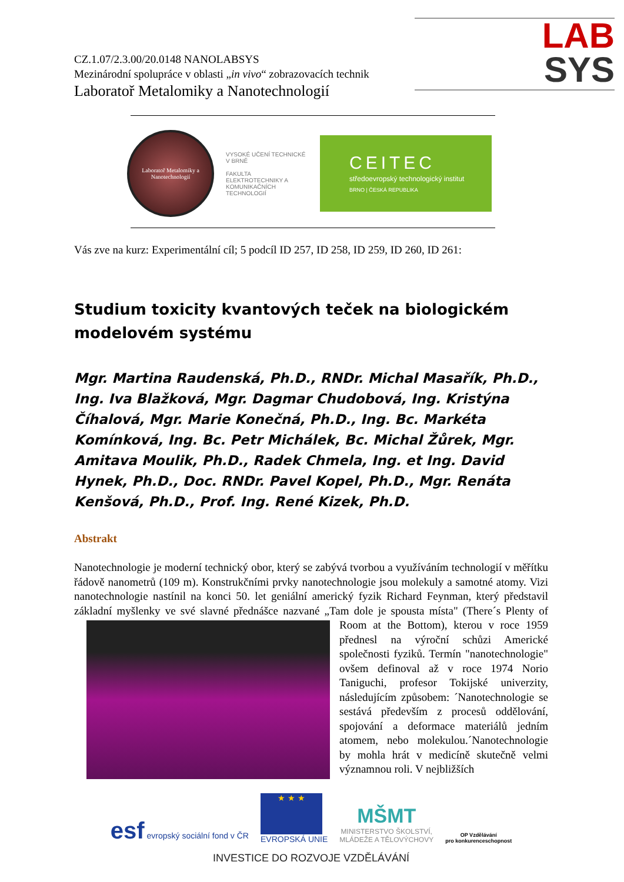LAB
SYS
CZ.1.07/2.3.00/20.0148 NANOLABSYS
Mezinárodní spolupráce v oblasti „in vivo“ zobrazovacích technik
Laboratoř Metalomiky a Nanotechnologií
Laboratoř Metalomiky a Nanotechnologií
VYSOKÉ UČENÍ TECHNICKÉ V BRNĚ
FAKULTA ELEKTROTECHNIKY A KOMUNIKAČNÍCH TECHNOLOGIÍ
CEITEC
středoevropský technologický institut
BRNO | ČESKÁ REPUBLIKA
Vás zve na kurz: Experimentální cíl; 5 podcíl ID 257, ID 258, ID 259, ID 260, ID 261:
Studium toxicity kvantových teček na biologickém modelovém systému
Mgr. Martina Raudenská, Ph.D., RNDr. Michal Masařík, Ph.D., Ing. Iva Blažková, Mgr. Dagmar Chudobová, Ing. Kristýna Číhalová, Mgr. Marie Konečná, Ph.D., Ing. Bc. Markéta Komínková, Ing. Bc. Petr Michálek, Bc. Michal Žůrek, Mgr. Amitava Moulik, Ph.D., Radek Chmela, Ing. et Ing. David Hynek, Ph.D., Doc. RNDr. Pavel Kopel, Ph.D., Mgr. Renáta Kenšová, Ph.D., Prof. Ing. René Kizek, Ph.D.
Abstrakt
Nanotechnologie je moderní technický obor, který se zabývá tvorbou a využíváním technologií v měřítku řádově nanometrů (109 m). Konstrukčními prvky nanotechnologie jsou molekuly a samotné atomy. Vizi nanotechnologie nastínil na konci 50. let geniální americký fyzik Richard Feynman, který představil základní myšlenky ve své slavné přednášce nazvané „Tam dole je spousta místa" (There´s Plenty of Room at the Bottom), kterou v roce 1959
přednesl na výroční schůzi Americké společnosti fyziků. Termín "nanotechnologie" ovšem definoval až v roce 1974 Norio Taniguchi, profesor Tokijské univerzity, následujícím způsobem: ´Nanotechnologie se sestává především z procesů oddělování, spojování a deformace materiálů jedním atomem, nebo molekulou.´Nanotechnologie by mohla hrát v medicíně skutečně velmi významnou roli. V nejbližších
esf evropský sociální fond v ČR
★ ★ ★
EVROPSKÁ UNIE
MŠMT
MINISTERSTVO ŠKOLSTVÍ,
MLÁDEŽE A TĚLOVÝCHOVY
OP Vzdělávání
pro konkurenceschopnost
INVESTICE DO ROZVOJE VZDĚLÁVÁNÍ